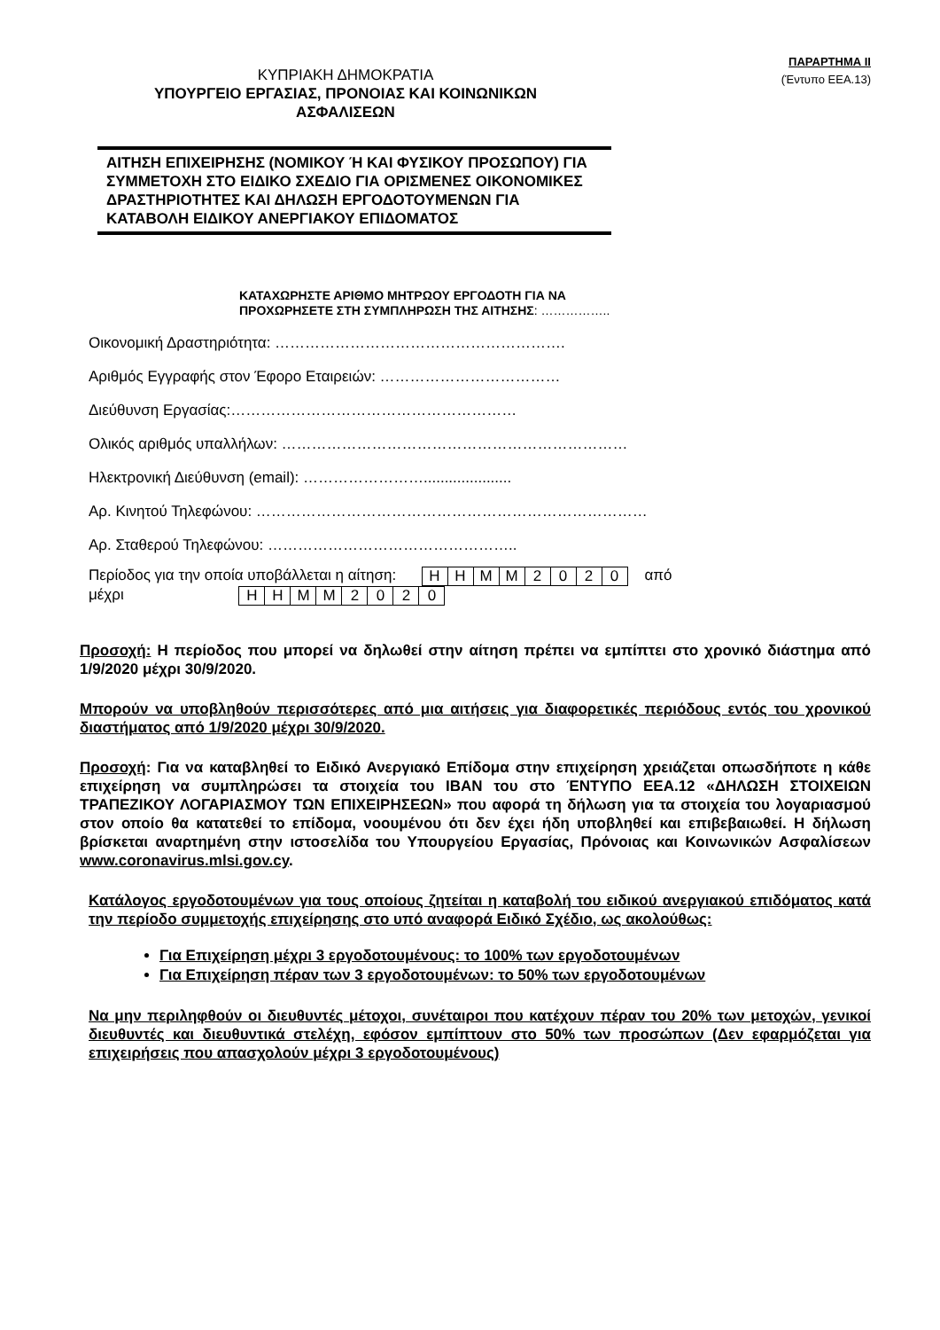ΠΑΡΑΡΤΗΜΑ ΙΙ
(Έντυπο ΕΕΑ.13)
ΚΥΠΡΙΑΚΗ ΔΗΜΟΚΡΑΤΙΑ
ΥΠΟΥΡΓΕΙΟ ΕΡΓΑΣΙΑΣ, ΠΡΟΝΟΙΑΣ ΚΑΙ ΚΟΙΝΩΝΙΚΩΝ
ΑΣΦΑΛΙΣΕΩΝ
ΑΙΤΗΣΗ ΕΠΙΧΕΙΡΗΣΗΣ (ΝΟΜΙΚΟΥ Ή ΚΑΙ ΦΥΣΙΚΟΥ ΠΡΟΣΩΠΟΥ) ΓΙΑ ΣΥΜΜΕΤΟΧΗ ΣΤΟ ΕΙΔΙΚΟ ΣΧΕΔΙΟ ΓΙΑ ΟΡΙΣΜΕΝΕΣ ΟΙΚΟΝΟΜΙΚΕΣ ΔΡΑΣΤΗΡΙΟΤΗΤΕΣ ΚΑΙ ΔΗΛΩΣΗ ΕΡΓΟΔΟΤΟΥΜΕΝΩΝ ΓΙΑ ΚΑΤΑΒΟΛΗ ΕΙΔΙΚΟΥ ΑΝΕΡΓΙΑΚΟΥ ΕΠΙΔΟΜΑΤΟΣ
ΚΑΤΑΧΩΡΗΣΤΕ ΑΡΙΘΜΟ ΜΗΤΡΩΟΥ ΕΡΓΟΔΟΤΗ ΓΙΑ ΝΑ
ΠΡΟΧΩΡΗΣΕΤΕ ΣΤΗ ΣΥΜΠΛΗΡΩΣΗ ΤΗΣ ΑΙΤΗΣΗΣ: ……………..
Οικονομική Δραστηριότητα: ………………………………………………….
Αριθμός Εγγραφής στον Έφορο Εταιρειών: ………………………………
Διεύθυνση Εργασίας:…………………………………………………
Ολικός αριθμός υπαλλήλων: ……………………………………………………………
Ηλεκτρονική Διεύθυνση (email): …………………….....................
Αρ. Κινητού Τηλεφώνου: ……………………………………………………………………
Αρ. Σταθερού Τηλεφώνου: …………………………………………..
Περίοδος για την οποία υποβάλλεται η αίτηση:
| Η | Η | Μ | Μ | 2 | 0 | 2 | 0 |
από
μέχρι
| Η | Η | Μ | Μ | 2 | 0 | 2 | 0 |
Προσοχή: Η περίοδος που μπορεί να δηλωθεί στην αίτηση πρέπει να εμπίπτει στο χρονικό διάστημα από 1/9/2020 μέχρι 30/9/2020.
Μπορούν να υποβληθούν περισσότερες από μια αιτήσεις για διαφορετικές περιόδους εντός του χρονικού διαστήματος από 1/9/2020 μέχρι 30/9/2020.
Προσοχή: Για να καταβληθεί το Ειδικό Ανεργιακό Επίδομα στην επιχείρηση χρειάζεται οπωσδήποτε η κάθε επιχείρηση να συμπληρώσει τα στοιχεία του IBAN του στο ΈΝΤΥΠΟ ΕΕΑ.12 «ΔΗΛΩΣΗ ΣΤΟΙΧΕΙΩΝ ΤΡΑΠΕΖΙΚΟΥ ΛΟΓΑΡΙΑΣΜΟΥ ΤΩΝ ΕΠΙΧΕΙΡΗΣΕΩΝ» που αφορά τη δήλωση για τα στοιχεία του λογαριασμού στον οποίο θα κατατεθεί το επίδομα, νοουμένου ότι δεν έχει ήδη υποβληθεί και επιβεβαιωθεί. Η δήλωση βρίσκεται αναρτημένη στην ιστοσελίδα του Υπουργείου Εργασίας, Πρόνοιας και Κοινωνικών Ασφαλίσεων www.coronavirus.mlsi.gov.cy.
Κατάλογος εργοδοτουμένων για τους οποίους ζητείται η καταβολή του ειδικού ανεργιακού επιδόματος κατά την περίοδο συμμετοχής επιχείρησης στο υπό αναφορά Ειδικό Σχέδιο, ως ακολούθως:
Για Επιχείρηση μέχρι 3 εργοδοτουμένους: το 100% των εργοδοτουμένων
Για Επιχείρηση πέραν των 3 εργοδοτουμένων: το 50% των εργοδοτουμένων
Να μην περιληφθούν οι διευθυντές μέτοχοι, συνέταιροι που κατέχουν πέραν του 20% των μετοχών, γενικοί διευθυντές και διευθυντικά στελέχη, εφόσον εμπίπτουν στο 50% των προσώπων (Δεν εφαρμόζεται για επιχειρήσεις που απασχολούν μέχρι 3 εργοδοτουμένους)